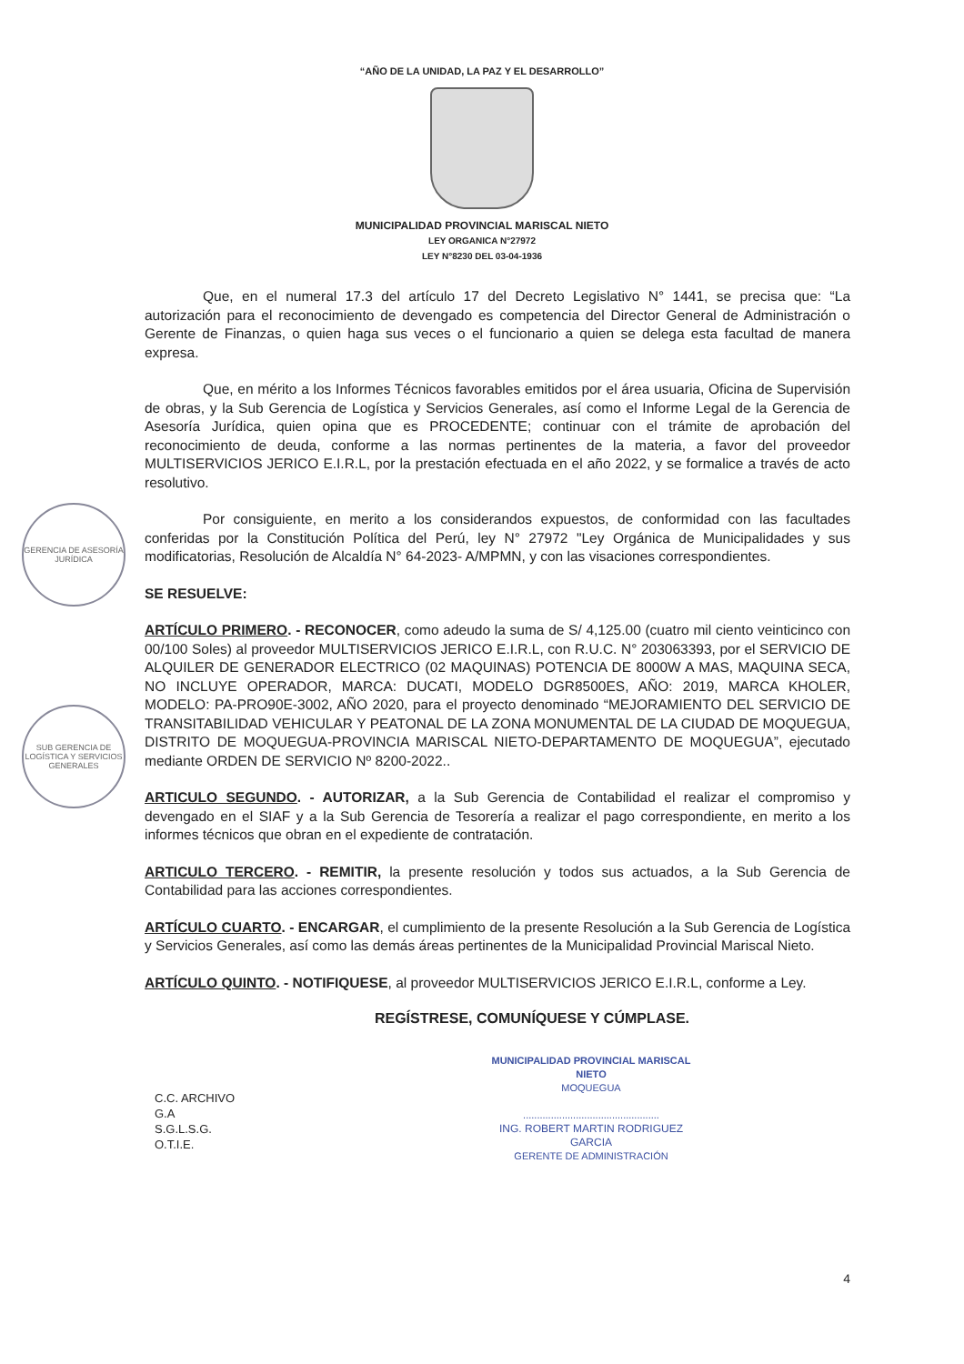“AÑO DE LA UNIDAD, LA PAZ Y EL DESARROLLO”
MUNICIPALIDAD PROVINCIAL MARISCAL NIETO
LEY ORGANICA N°27972
LEY N°8230 DEL 03-04-1936
GERENCIA DE ASESORÍA JURÍDICA
SUB GERENCIA DE LOGÍSTICA Y SERVICIOS GENERALES
Que, en el numeral 17.3 del artículo 17 del Decreto Legislativo N° 1441, se precisa que: “La autorización para el reconocimiento de devengado es competencia del Director General de Administración o Gerente de Finanzas, o quien haga sus veces o el funcionario a quien se delega esta facultad de manera expresa.
Que, en mérito a los Informes Técnicos favorables emitidos por el área usuaria, Oficina de Supervisión de obras, y la Sub Gerencia de Logística y Servicios Generales, así como el Informe Legal de la Gerencia de Asesoría Jurídica, quien opina que es PROCEDENTE; continuar con el trámite de aprobación del reconocimiento de deuda, conforme a las normas pertinentes de la materia, a favor del proveedor MULTISERVICIOS JERICO E.I.R.L, por la prestación efectuada en el año 2022, y se formalice a través de acto resolutivo.
Por consiguiente, en merito a los considerandos expuestos, de conformidad con las facultades conferidas por la Constitución Política del Perú, ley N° 27972 "Ley Orgánica de Municipalidades y sus modificatorias, Resolución de Alcaldía N° 64-2023- A/MPMN, y con las visaciones correspondientes.
SE RESUELVE:
ARTÍCULO PRIMERO. - RECONOCER, como adeudo la suma de S/ 4,125.00 (cuatro mil ciento veinticinco con 00/100 Soles) al proveedor MULTISERVICIOS JERICO E.I.R.L, con R.U.C. N° 203063393, por el SERVICIO DE ALQUILER DE GENERADOR ELECTRICO (02 MAQUINAS) POTENCIA DE 8000W A MAS, MAQUINA SECA, NO INCLUYE OPERADOR, MARCA: DUCATI, MODELO DGR8500ES, AÑO: 2019, MARCA KHOLER, MODELO: PA-PRO90E-3002, AÑO 2020, para el proyecto denominado “MEJORAMIENTO DEL SERVICIO DE TRANSITABILIDAD VEHICULAR Y PEATONAL DE LA ZONA MONUMENTAL DE LA CIUDAD DE MOQUEGUA, DISTRITO DE MOQUEGUA-PROVINCIA MARISCAL NIETO-DEPARTAMENTO DE MOQUEGUA”, ejecutado mediante ORDEN DE SERVICIO Nº 8200-2022..
ARTICULO SEGUNDO. - AUTORIZAR, a la Sub Gerencia de Contabilidad el realizar el compromiso y devengado en el SIAF y a la Sub Gerencia de Tesorería a realizar el pago correspondiente, en merito a los informes técnicos que obran en el expediente de contratación.
ARTICULO TERCERO. - REMITIR, la presente resolución y todos sus actuados, a la Sub Gerencia de Contabilidad para las acciones correspondientes.
ARTÍCULO CUARTO. - ENCARGAR, el cumplimiento de la presente Resolución a la Sub Gerencia de Logística y Servicios Generales, así como las demás áreas pertinentes de la Municipalidad Provincial Mariscal Nieto.
ARTÍCULO QUINTO. - NOTIFIQUESE, al proveedor MULTISERVICIOS JERICO E.I.R.L, conforme a Ley.
REGÍSTRESE, COMUNÍQUESE Y CÚMPLASE.
C.C. ARCHIVO
G.A
S.G.L.S.G.
O.T.I.E.
MUNICIPALIDAD PROVINCIAL MARISCAL NIETO
MOQUEGUA
.................................................
ING. ROBERT MARTIN RODRIGUEZ GARCIA
GERENTE DE ADMINISTRACIÓN
4